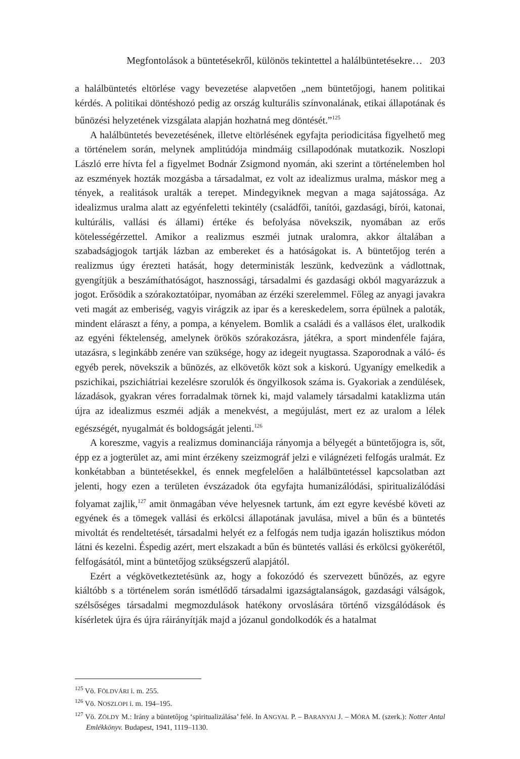Megfontolások a büntetésekről, különös tekintettel a halálbüntetésekre… 203
a halálbüntetés eltörlése vagy bevezetése alapvetően „nem büntetőjogi, hanem politikai kérdés. A politikai döntéshozó pedig az ország kulturális színvonalának, etikai állapotának és bűnözési helyzetének vizsgálata alapján hozhatná meg döntését.”<sup>125</sup>
A halálbüntetés bevezetésének, illetve eltörlésének egyfajta periodicitása figyelhető meg a történelem során, melynek amplitúdója mindmáig csillapodónak mutatkozik. Noszlopi László erre hívta fel a figyelmet Bodnár Zsigmond nyomán, aki szerint a történelemben hol az eszmények hozták mozgásba a társadalmat, ez volt az idealizmus uralma, máskor meg a tények, a realitások uralták a terepet. Mindegyiknek megvan a maga sajátossága. Az idealizmus uralma alatt az egyénfeletti tekintély (családfői, tanítói, gazdasági, bírói, katonai, kultúrális, vallási és állami) értéke és befolyása növekszik, nyomában az erős kötelességérzettel. Amikor a realizmus eszméi jutnak uralomra, akkor általában a szabadságjogok tartják lázban az embereket és a hatóságokat is. A büntetőjog terén a realizmus úgy érezteti hatását, hogy deterministák leszünk, kedvezünk a vádlottnak, gyengítjük a beszámíthatóságot, hasznossági, társadalmi és gazdasági okból magyarázzuk a jogot. Erősödik a szórakoztatóipar, nyomában az érzéki szerelemmel. Főleg az anyagi javakra veti magát az emberiség, vagyis virágzik az ipar és a kereskedelem, sorra épülnek a paloták, mindent eláraszt a fény, a pompa, a kényelem. Bomlik a családi és a vallásos élet, uralkodik az egyéni féktelenség, amelynek örökös szórakozásra, játékra, a sport mindenféle fajára, utazásra, s leginkább zenére van szüksége, hogy az idegeit nyugtassa. Szaporodnak a váló- és egyéb perek, növekszik a bűnözés, az elkövetők közt sok a kiskorú. Ugyanígy emelkedik a pszichikai, pszichiátriai kezelésre szorulók és öngyilkosok száma is. Gyakoriak a zendülések, lázadások, gyakran véres forradalmak törnek ki, majd valamely társadalmi kataklizma után újra az idealizmus eszméi adják a menekvést, a megújulást, mert ez az uralom a lélek egészségét, nyugalmát és boldogságát jelenti.<sup>126</sup>
A koreszme, vagyis a realizmus dominanciája rányomja a bélyegét a büntetőjogra is, sőt, épp ez a jogterület az, ami mint érzékeny szeizmográf jelzi e világnézeti felfogás uralmát. Ez konkétabban a büntetésekkel, és ennek megfelelően a halálbüntetéssel kapcsolatban azt jelenti, hogy ezen a területen évszázadok óta egyfajta humanizálódási, spiritualizálódási folyamat zajlik,<sup>127</sup> amit önmagában véve helyesnek tartunk, ám ezt egyre kevésbé követi az egyének és a tömegek vallási és erkölcsi állapotának javulása, mivel a bűn és a büntetés mivoltát és rendeltetését, társadalmi helyét ez a felfogás nem tudja igazán holisztikus módon látni és kezelni. Éspedig azért, mert elszakadt a bűn és büntetés vallási és erkölcsi gyökerétől, felfogásától, mint a büntetőjog szükségszerű alapjától.
Ezért a végkövetkeztetésünk az, hogy a fokozódó és szervezett bűnözés, az egyre kiáltóbb s a történelem során ismétlődő társadalmi igazságtalanságok, gazdasági válságok, szélsőséges társadalmi megmozdulások hatékony orvoslására történő vizsgálódások és kísérletek újra és újra ráirányítják majd a józanul gondolkodók és a hatalmat
<sup>125</sup> Vö. FÖLDVÁRI i. m. 255.
<sup>126</sup> Vö. NOSZLOPI i. m. 194–195.
<sup>127</sup> Vö. ZÖLDY M.: Irány a büntetőjog ‘spiritualizálása’ felé. In ANGYAL P. – BARANYAI J. – MÓRA M. (szerk.): Notter Antal Emlékkönyv. Budapest, 1941, 1119–1130.